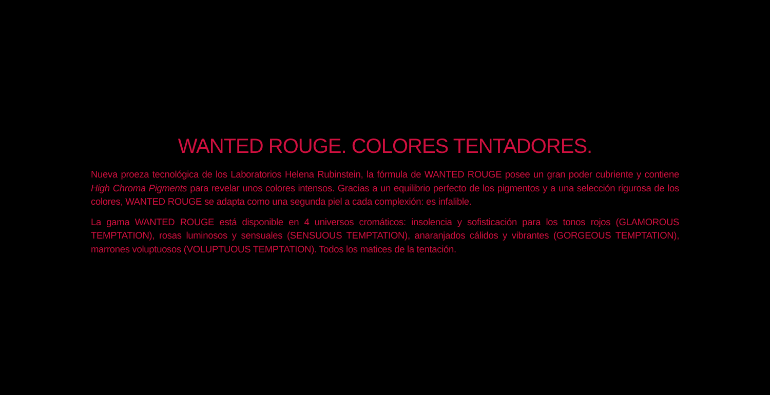WANTED ROUGE. COLORES TENTADORES.
Nueva proeza tecnológica de los Laboratorios Helena Rubinstein, la fórmula de WANTED ROUGE posee un gran poder cubriente y contiene High Chroma Pigments para revelar unos colores intensos. Gracias a un equilibrio perfecto de los pigmentos y a una selección rigurosa de los colores, WANTED ROUGE se adapta como una segunda piel a cada complexión: es infalible.
La gama WANTED ROUGE está disponible en 4 universos cromáticos: insolencia y sofisticación para los tonos rojos (GLAMOROUS TEMPTATION), rosas luminosos y sensuales (SENSUOUS TEMPTATION), anaranjados cálidos y vibrantes (GORGEOUS TEMPTATION), marrones voluptuosos (VOLUPTUOUS TEMPTATION). Todos los matices de la tentación.